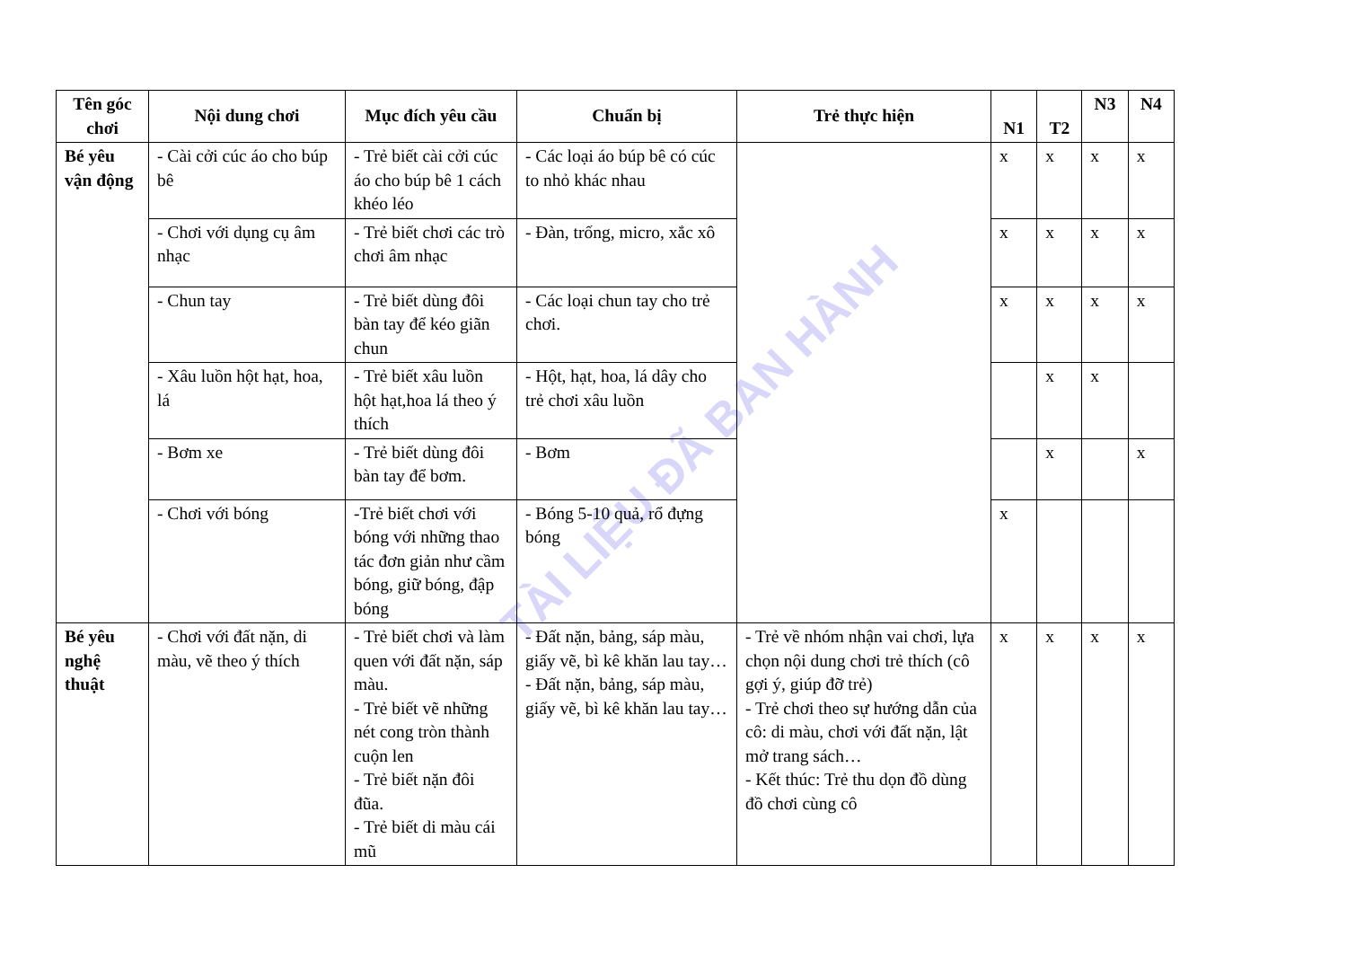TÀI LIỆU ĐÃ BAN HÀNH
| Tên góc chơi | Nội dung chơi | Mục đích yêu cầu | Chuẩn bị | Trẻ thực hiện | N1 | T2 | N3 | N4 |
| --- | --- | --- | --- | --- | --- | --- | --- | --- |
| Bé yêu vận động | - Cài cởi cúc áo cho búp bê | - Trẻ biết cài cởi cúc áo cho búp bê 1 cách khéo léo | - Các loại áo búp bê có cúc to nhỏ khác nhau | | x | x | x | x |
| | - Chơi với dụng cụ âm nhạc | - Trẻ biết chơi các trò chơi âm nhạc | - Đàn, trống, micro, xắc xô | | x | x | x | x |
| | - Chun tay | - Trẻ biết dùng đôi bàn tay để kéo giãn chun | - Các loại chun tay cho trẻ chơi. | | x | x | x | x |
| | - Xâu luồn hột hạt, hoa, lá | - Trẻ biết xâu luồn hột hạt,hoa lá theo ý thích | - Hột, hạt, hoa, lá dây cho trẻ chơi xâu luồn | | | x | x | |
| | - Bơm xe | - Trẻ biết dùng đôi bàn tay để bơm. | - Bơm | | | x | | x |
| | - Chơi với bóng | -Trẻ biết chơi với bóng với những thao tác đơn giản như cầm bóng, giữ bóng, đập bóng | - Bóng 5-10 quả, rổ đựng bóng | | x | | | |
| Bé yêu nghệ thuật | - Chơi với đất nặn, di màu, vẽ theo ý thích | - Trẻ biết chơi và làm quen với đất nặn, sáp màu. - Trẻ biết vẽ những nét cong tròn thành cuộn len - Trẻ biết nặn đôi đũa. - Trẻ biết di màu cái mũ | - Đất nặn, bảng, sáp màu, giấy vẽ, bì kê khăn lau tay… - Đất nặn, bảng, sáp màu, giấy vẽ, bì kê khăn lau tay… | - Trẻ về nhóm nhận vai chơi, lựa chọn nội dung chơi trẻ thích (cô gợi ý, giúp đỡ trẻ) - Trẻ chơi theo sự hướng dẫn của cô: di màu, chơi với đất nặn, lật mở trang sách… - Kết thúc: Trẻ thu dọn đồ dùng đồ chơi cùng cô | x | x | x | x |